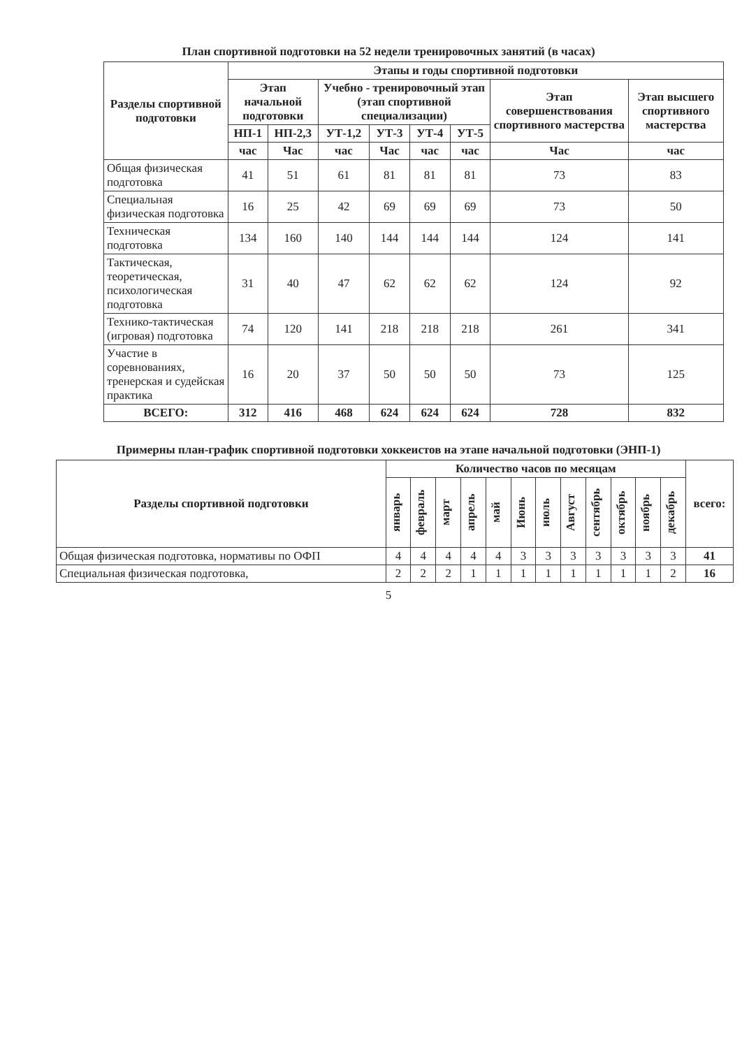План спортивной подготовки на 52 недели тренировочных занятий (в часах)
| Разделы спортивной подготовки | Этапы и годы спортивной подготовки | | | | | | | |
| --- | --- | --- | --- | --- | --- | --- | --- | --- |
| | Этап начальной подготовки | | Учебно - тренировочный этап (этап спортивной специализации) | | | | Этап совершенствования спортивного мастерства | Этап высшего спортивного мастерства |
| | НП-1 | НП-2,3 | УТ-1,2 | УТ-3 | УТ-4 | УТ-5 | | |
| | час | Час | час | Час | час | час | Час | час |
| Общая физическая подготовка | 41 | 51 | 61 | 81 | 81 | 81 | 73 | 83 |
| Специальная физическая подготовка | 16 | 25 | 42 | 69 | 69 | 69 | 73 | 50 |
| Техническая подготовка | 134 | 160 | 140 | 144 | 144 | 144 | 124 | 141 |
| Тактическая, теоретическая, психологическая подготовка | 31 | 40 | 47 | 62 | 62 | 62 | 124 | 92 |
| Технико-тактическая (игровая) подготовка | 74 | 120 | 141 | 218 | 218 | 218 | 261 | 341 |
| Участие в соревнованиях, тренерская и судейская практика | 16 | 20 | 37 | 50 | 50 | 50 | 73 | 125 |
| ВСЕГО: | 312 | 416 | 468 | 624 | 624 | 624 | 728 | 832 |
Примерны план-график спортивной подготовки хоккеистов на этапе начальной подготовки (ЭНП-1)
| Разделы спортивной подготовки | Количество часов по месяцам | | | | | | | | | | | | всего: |
| --- | --- | --- | --- | --- | --- | --- | --- | --- | --- | --- | --- | --- | --- |
| | январь | февраль | март | апрель | май | Июнь | июль | Август | сентябрь | октябрь | ноябрь | декабрь | |
| Общая физическая подготовка, нормативы по ОФП | 4 | 4 | 4 | 4 | 4 | 3 | 3 | 3 | 3 | 3 | 3 | 3 | 41 |
| Специальная физическая подготовка, | 2 | 2 | 2 | 1 | 1 | 1 | 1 | 1 | 1 | 1 | 1 | 2 | 16 |
5